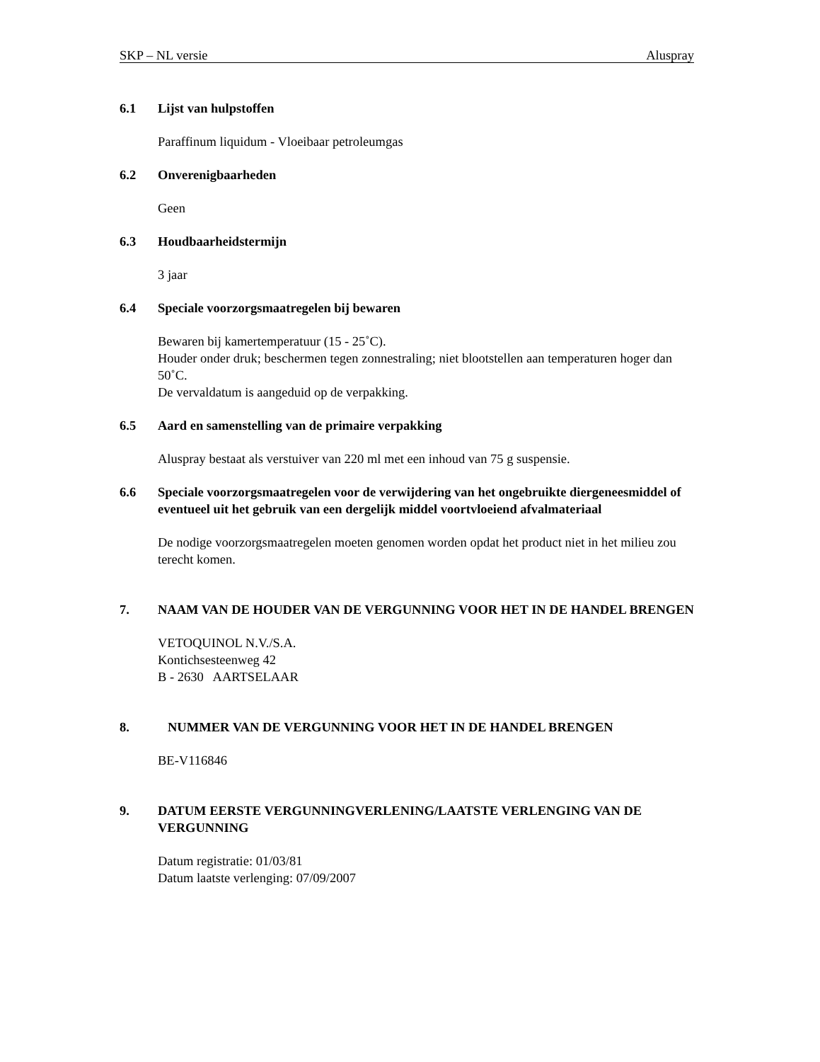SKP – NL versie Aluspray
6.1 Lijst van hulpstoffen
Paraffinum liquidum - Vloeibaar petroleumgas
6.2 Onverenigbaarheden
Geen
6.3 Houdbaarheidstermijn
3 jaar
6.4 Speciale voorzorgsmaatregelen bij bewaren
Bewaren bij kamertemperatuur (15 - 25˚C).
Houder onder druk; beschermen tegen zonnestraling; niet blootstellen aan temperaturen hoger dan 50˚C.
De vervaldatum is aangeduid op de verpakking.
6.5 Aard en samenstelling van de primaire verpakking
Aluspray bestaat als verstuiver van 220 ml met een inhoud van 75 g suspensie.
6.6 Speciale voorzorgsmaatregelen voor de verwijdering van het ongebruikte diergeneesmiddel of eventueel uit het gebruik van een dergelijk middel voortvloeiend afvalmateriaal
De nodige voorzorgsmaatregelen moeten genomen worden opdat het product niet in het milieu zou terecht komen.
7. NAAM VAN DE HOUDER VAN DE VERGUNNING VOOR HET IN DE HANDEL BRENGEN
VETOQUINOL N.V./S.A.
Kontichsesteenweg 42
B - 2630 AARTSELAAR
8. NUMMER VAN DE VERGUNNING VOOR HET IN DE HANDEL BRENGEN
BE-V116846
9. DATUM EERSTE VERGUNNINGVERLENING/LAATSTE VERLENGING VAN DE VERGUNNING
Datum registratie: 01/03/81
Datum laatste verlenging: 07/09/2007